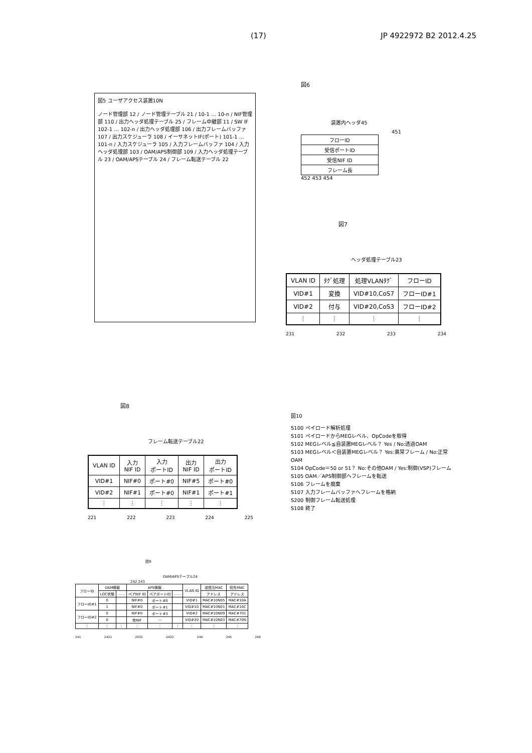(17) JP 4922972 B2 2012.4.25
図5 ユーザアクセス装置10N
ノード管理部 12 / ノード管理テーブル 21 / 10-1 … 10-n / NIF管理部 110 / 出力ヘッダ処理テーブル 25 / フレーム中継部 11 / SW IF 102-1 … 102-n / 出力ヘッダ処理部 106 / 出力フレームバッファ 107 / 出力スケジューラ 108 / イーサネットIF(ポート) 101-1 … 101-n / 入力スケジューラ 105 / 入力フレームバッファ 104 / 入力ヘッダ処理部 103 / OAM/APS制御部 109 / 入力ヘッダ処理テーブル 23 / OAM/APSテーブル 24 / フレーム転送テーブル 22
図6
装置内ヘッダ45
451
| フローID |
| 受信ポートID |
| 受信NIF ID |
| フレーム長 |
452 453 454
図7
ヘッダ処理テーブル23
| VLAN ID | ﾀｸﾞ処理 | 処理VLANﾀｸﾞ | フローID |
| --- | --- | --- | --- |
| VID#1 | 変換 | VID#10,CoS7 | フローID#1 |
| VID#2 | 付与 | VID#20,CoS3 | フローID#2 |
| ⋮ | ⋮ | ⋮ | ⋮ |
231 232 233 234
図8
フレーム転送テーブル22
| VLAN ID | 入力 NIF ID | 入力 ポートID | 出力 NIF ID | 出力 ポートID |
| --- | --- | --- | --- | --- |
| VID#1 | NIF#0 | ポート#0 | NIF#5 | ポート#0 |
| VID#2 | NIF#1 | ポート#0 | NIF#1 | ポート#1 |
| ⋮ | ⋮ | ⋮ | ⋮ | ⋮ |
221 222 223 224 225
図9
OAM/APSテーブル24
242 243
| フローID | OAM情報 | | APS情報 | | | VLAN ID | 送信元MAC | 宛先MAC |
| --- | --- | --- | --- | --- | --- | --- | --- | --- |
| | LOC状態 | …… | ペアNIF ID | ペアポートID | …… | | アドレス | アドレス |
| フローID#1 | 0 | | NIF#0 | ポート#0 | | VID#1 | MAC#10N05 | MAC#10A |
| | 1 | | NIF#0 | ポート#1 | | VID#10 | MAC#10N01 | MAC#10C |
| フローID#2 | 0 | | NIF#0 | ポート#3 | | VID#2 | MAC#10N09 | MAC#701 |
| | 0 | | 他NIF | — | | VID#20 | MAC#10N03 | MAC#70N |
| ⋮ | ⋮ | ⋮ | ⋮ | ⋮ | ⋮ | ⋮ | ⋮ | ⋮ |
241 2421 2431 2432 244 245 246
図10
S100 ペイロード解析処理
S101 ペイロードからMEGレベル、OpCodeを取得
S102 MEGレベル≦自装置MEGレベル？ Yes / No:透過OAM
S103 MEGレベル＜自装置MEGレベル？ Yes:異常フレーム / No:正常OAM
S104 OpCode＝50 or 51？ No:その他OAM / Yes:制御(VSP)フレーム
S105 OAM／APS制御部へフレームを転送
S106 フレームを廃棄
S107 入力フレームバッファへフレームを格納
S200 制御フレーム転送処理
S108 終了